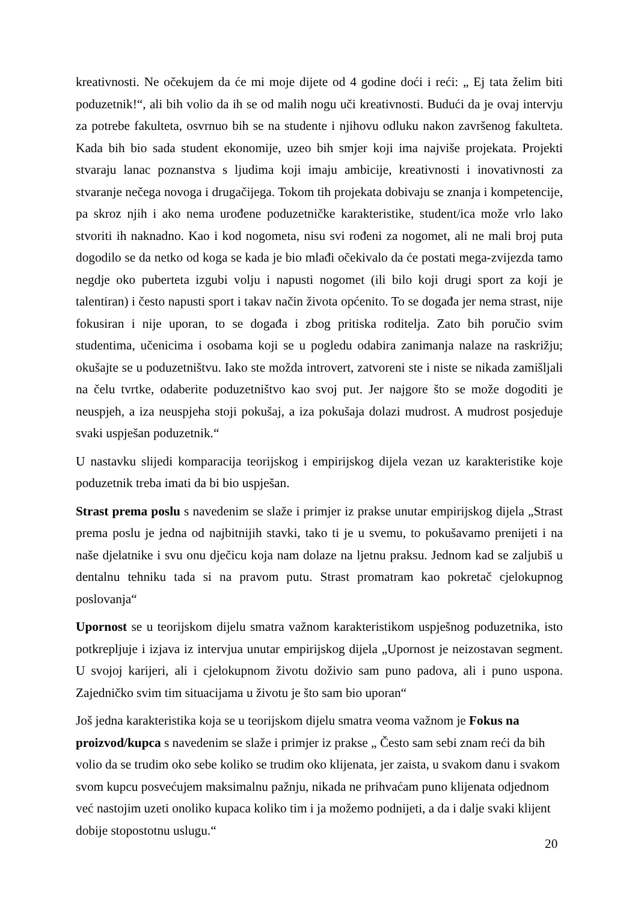kreativnosti. Ne očekujem da će mi moje dijete od 4 godine doći i reći: „ Ej tata želim biti poduzetnik!“, ali bih volio da ih se od malih nogu uči kreativnosti. Budući da je ovaj intervju za potrebe fakulteta, osvrnuo bih se na studente i njihovu odluku nakon završenog fakulteta. Kada bih bio sada student ekonomije, uzeo bih smjer koji ima najviše projekata. Projekti stvaraju lanac poznanstva s ljudima koji imaju ambicije, kreativnosti i inovativnosti za stvaranje nečega novoga i drugačijega. Tokom tih projekata dobivaju se znanja i kompetencije, pa skroz njih i ako nema urođene poduzetničke karakteristike, student/ica može vrlo lako stvoriti ih naknadno. Kao i kod nogometa, nisu svi rođeni za nogomet, ali ne mali broj puta dogodilo se da netko od koga se kada je bio mlađi očekivalo da će postati mega-zvijezda tamo negdje oko puberteta izgubi volju i napusti nogomet (ili bilo koji drugi sport za koji je talentiran) i često napusti sport i takav način života općenito. To se događa jer nema strast, nije fokusiran i nije uporan, to se događa i zbog pritiska roditelja. Zato bih poručio svim studentima, učenicima i osobama koji se u pogledu odabira zanimanja nalaze na raskrižju; okušajte se u poduzetništvu. Iako ste možda introvert, zatvoreni ste i niste se nikada zamišljali na čelu tvrtke, odaberite poduzetništvo kao svoj put. Jer najgore što se može dogoditi je neuspjeh, a iza neuspjeha stoji pokušaj, a iza pokušaja dolazi mudrost. A mudrost posjeduje svaki uspješan poduzetnik.“
U nastavku slijedi komparacija teorijskog i empirijskog dijela vezan uz karakteristike koje poduzetnik treba imati da bi bio uspješan.
Strast prema poslu s navedenim se slaže i primjer iz prakse unutar empirijskog dijela „Strast prema poslu je jedna od najbitnijih stavki, tako ti je u svemu, to pokušavamo prenijeti i na naše djelatnike i svu onu dječicu koja nam dolaze na ljetnu praksu. Jednom kad se zaljubiš u dentalnu tehniku tada si na pravom putu. Strast promatram kao pokretač cjelokupnog poslovanja“
Upornost se u teorijskom dijelu smatra važnom karakteristikom uspješnog poduzetnika, isto potkrepljuje i izjava iz intervjua unutar empirijskog dijela „Upornost je neizostavan segment. U svojoj karijeri, ali i cjelokupnom životu doživio sam puno padova, ali i puno uspona. Zajedničko svim tim situacijama u životu je što sam bio uporan“
Još jedna karakteristika koja se u teorijskom dijelu smatra veoma važnom je Fokus na proizvod/kupca s navedenim se slaže i primjer iz prakse „ Često sam sebi znam reći da bih volio da se trudim oko sebe koliko se trudim oko klijenata, jer zaista, u svakom danu i svakom svom kupcu posvećujem maksimalnu pažnju, nikada ne prihvaćam puno klijenata odjednom već nastojim uzeti onoliko kupaca koliko tim i ja možemo podnijeti, a da i dalje svaki klijent dobije stopostotnu uslugu.“
20